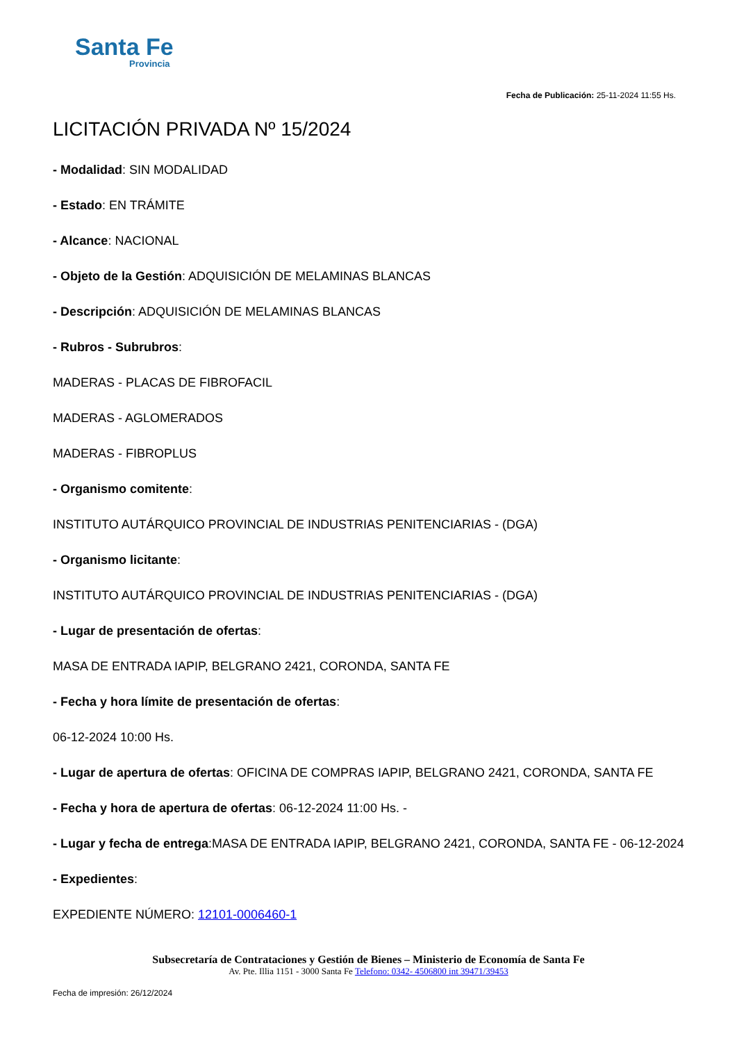Santa Fe
Provincia
Fecha de Publicación: 25-11-2024 11:55 Hs.
LICITACIÓN PRIVADA Nº 15/2024
- Modalidad: SIN MODALIDAD
- Estado: EN TRÁMITE
- Alcance: NACIONAL
- Objeto de la Gestión: ADQUISICIÓN DE MELAMINAS BLANCAS
- Descripción: ADQUISICIÓN DE MELAMINAS BLANCAS
- Rubros - Subrubros:
MADERAS - PLACAS DE FIBROFACIL
MADERAS - AGLOMERADOS
MADERAS - FIBROPLUS
- Organismo comitente:
INSTITUTO AUTÁRQUICO PROVINCIAL DE INDUSTRIAS PENITENCIARIAS - (DGA)
- Organismo licitante:
INSTITUTO AUTÁRQUICO PROVINCIAL DE INDUSTRIAS PENITENCIARIAS - (DGA)
- Lugar de presentación de ofertas:
MASA DE ENTRADA IAPIP, BELGRANO 2421, CORONDA, SANTA FE
- Fecha y hora límite de presentación de ofertas:
06-12-2024 10:00 Hs.
- Lugar de apertura de ofertas: OFICINA DE COMPRAS IAPIP, BELGRANO 2421, CORONDA, SANTA FE
- Fecha y hora de apertura de ofertas: 06-12-2024 11:00 Hs. -
- Lugar y fecha de entrega:MASA DE ENTRADA IAPIP, BELGRANO 2421, CORONDA, SANTA FE - 06-12-2024
- Expedientes:
EXPEDIENTE NÚMERO: 12101-0006460-1
Subsecretaría de Contrataciones y Gestión de Bienes – Ministerio de Economía de Santa Fe
Av. Pte. Illia 1151 - 3000 Santa Fe Telefono: 0342- 4506800 int 39471/39453
Fecha de impresión: 26/12/2024